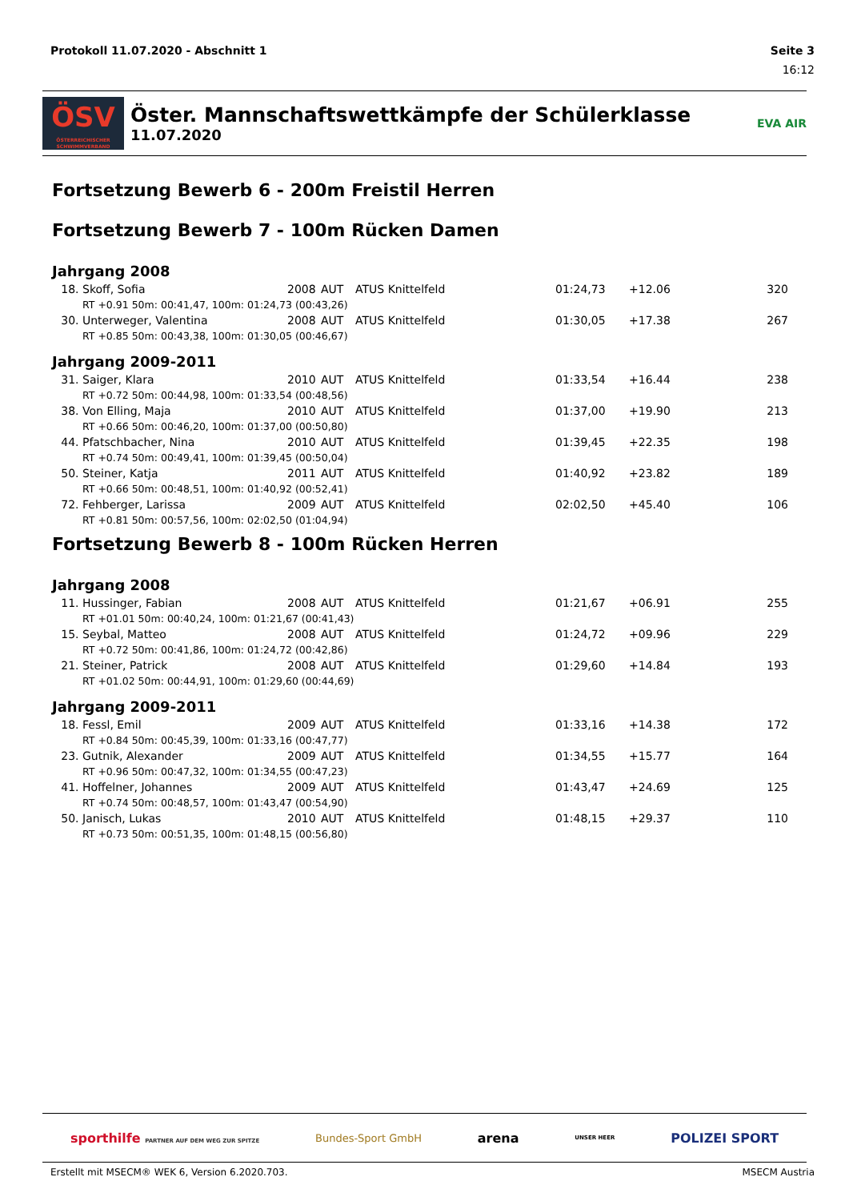Protokoll 11.07.2020 - Abschnitt 1 Seite 3
16:12
ÖSV
ÖSTERREICHISCHER SCHWIMMVERBAND
Öster. Mannschaftswettkämpfe der Schülerklasse
11.07.2020
EVA AIR
Fortsetzung Bewerb 6 - 200m Freistil Herren
Fortsetzung Bewerb 7 - 100m Rücken Damen
Jahrgang 2008
| 18. | Skoff, Sofia | 2008 | AUT | ATUS Knittelfeld | 01:24,73 | +12.06 | 320 |
| RT +0.91 50m: 00:41,47, 100m: 01:24,73 (00:43,26) | | | | | | | |
| 30. | Unterweger, Valentina | 2008 | AUT | ATUS Knittelfeld | 01:30,05 | +17.38 | 267 |
| RT +0.85 50m: 00:43,38, 100m: 01:30,05 (00:46,67) | | | | | | | |
Jahrgang 2009-2011
| 31. | Saiger, Klara | 2010 | AUT | ATUS Knittelfeld | 01:33,54 | +16.44 | 238 |
| RT +0.72 50m: 00:44,98, 100m: 01:33,54 (00:48,56) | | | | | | | |
| 38. | Von Elling, Maja | 2010 | AUT | ATUS Knittelfeld | 01:37,00 | +19.90 | 213 |
| RT +0.66 50m: 00:46,20, 100m: 01:37,00 (00:50,80) | | | | | | | |
| 44. | Pfatschbacher, Nina | 2010 | AUT | ATUS Knittelfeld | 01:39,45 | +22.35 | 198 |
| RT +0.74 50m: 00:49,41, 100m: 01:39,45 (00:50,04) | | | | | | | |
| 50. | Steiner, Katja | 2011 | AUT | ATUS Knittelfeld | 01:40,92 | +23.82 | 189 |
| RT +0.66 50m: 00:48,51, 100m: 01:40,92 (00:52,41) | | | | | | | |
| 72. | Fehberger, Larissa | 2009 | AUT | ATUS Knittelfeld | 02:02,50 | +45.40 | 106 |
| RT +0.81 50m: 00:57,56, 100m: 02:02,50 (01:04,94) | | | | | | | |
Fortsetzung Bewerb 8 - 100m Rücken Herren
Jahrgang 2008
| 11. | Hussinger, Fabian | 2008 | AUT | ATUS Knittelfeld | 01:21,67 | +06.91 | 255 |
| RT +01.01 50m: 00:40,24, 100m: 01:21,67 (00:41,43) | | | | | | | |
| 15. | Seybal, Matteo | 2008 | AUT | ATUS Knittelfeld | 01:24,72 | +09.96 | 229 |
| RT +0.72 50m: 00:41,86, 100m: 01:24,72 (00:42,86) | | | | | | | |
| 21. | Steiner, Patrick | 2008 | AUT | ATUS Knittelfeld | 01:29,60 | +14.84 | 193 |
| RT +01.02 50m: 00:44,91, 100m: 01:29,60 (00:44,69) | | | | | | | |
Jahrgang 2009-2011
| 18. | Fessl, Emil | 2009 | AUT | ATUS Knittelfeld | 01:33,16 | +14.38 | 172 |
| RT +0.84 50m: 00:45,39, 100m: 01:33,16 (00:47,77) | | | | | | | |
| 23. | Gutnik, Alexander | 2009 | AUT | ATUS Knittelfeld | 01:34,55 | +15.77 | 164 |
| RT +0.96 50m: 00:47,32, 100m: 01:34,55 (00:47,23) | | | | | | | |
| 41. | Hoffelner, Johannes | 2009 | AUT | ATUS Knittelfeld | 01:43,47 | +24.69 | 125 |
| RT +0.74 50m: 00:48,57, 100m: 01:43,47 (00:54,90) | | | | | | | |
| 50. | Janisch, Lukas | 2010 | AUT | ATUS Knittelfeld | 01:48,15 | +29.37 | 110 |
| RT +0.73 50m: 00:51,35, 100m: 01:48,15 (00:56,80) | | | | | | | |
sporthilfe PARTNER AUF DEM WEG ZUR SPITZE Bundes-Sport GmbH arena UNSER HEER POLIZEI SPORT
Erstellt mit MSECM® WEK 6, Version 6.2020.703. MSECM Austria